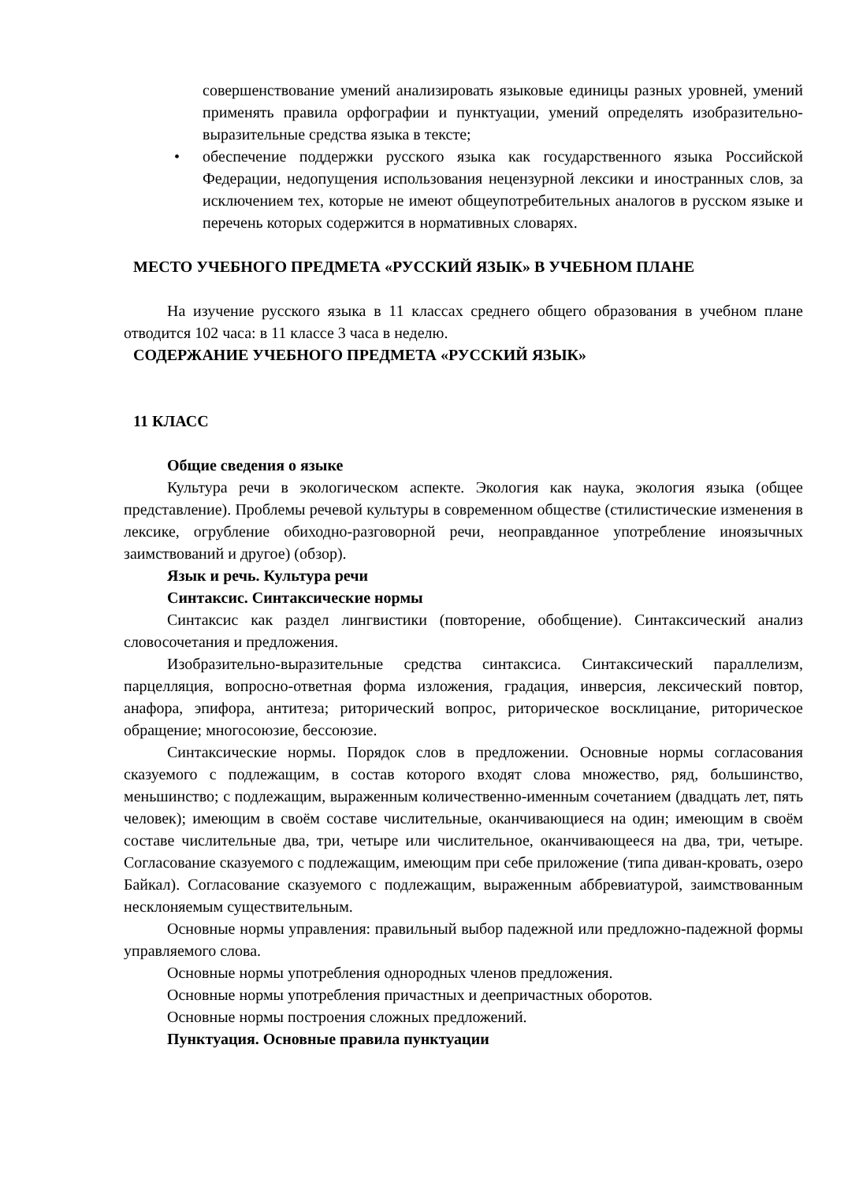совершенствование умений анализировать языковые единицы разных уровней, умений применять правила орфографии и пунктуации, умений определять изобразительно-выразительные средства языка в тексте;
• обеспечение поддержки русского языка как государственного языка Российской Федерации, недопущения использования нецензурной лексики и иностранных слов, за исключением тех, которые не имеют общеупотребительных аналогов в русском языке и перечень которых содержится в нормативных словарях.
МЕСТО УЧЕБНОГО ПРЕДМЕТА «РУССКИЙ ЯЗЫК» В УЧЕБНОМ ПЛАНЕ
На изучение русского языка в 11 классах среднего общего образования в учебном плане отводится 102 часа: в 11 классе 3 часа в неделю.
СОДЕРЖАНИЕ УЧЕБНОГО ПРЕДМЕТА «РУССКИЙ ЯЗЫК»
11 КЛАСС
Общие сведения о языке
Культура речи в экологическом аспекте. Экология как наука, экология языка (общее представление). Проблемы речевой культуры в современном обществе (стилистические изменения в лексике, огрубление обиходно-разговорной речи, неоправданное употребление иноязычных заимствований и другое) (обзор).
Язык и речь. Культура речи
Синтаксис. Синтаксические нормы
Синтаксис как раздел лингвистики (повторение, обобщение). Синтаксический анализ словосочетания и предложения.
Изобразительно-выразительные средства синтаксиса. Синтаксический параллелизм, парцелляция, вопросно-ответная форма изложения, градация, инверсия, лексический повтор, анафора, эпифора, антитеза; риторический вопрос, риторическое восклицание, риторическое обращение; многосоюзие, бессоюзие.
Синтаксические нормы. Порядок слов в предложении. Основные нормы согласования сказуемого с подлежащим, в состав которого входят слова множество, ряд, большинство, меньшинство; с подлежащим, выраженным количественно-именным сочетанием (двадцать лет, пять человек); имеющим в своём составе числительные, оканчивающиеся на один; имеющим в своём составе числительные два, три, четыре или числительное, оканчивающееся на два, три, четыре. Согласование сказуемого с подлежащим, имеющим при себе приложение (типа диван-кровать, озеро Байкал). Согласование сказуемого с подлежащим, выраженным аббревиатурой, заимствованным несклоняемым существительным.
Основные нормы управления: правильный выбор падежной или предложно-падежной формы управляемого слова.
Основные нормы употребления однородных членов предложения.
Основные нормы употребления причастных и деепричастных оборотов.
Основные нормы построения сложных предложений.
Пунктуация. Основные правила пунктуации